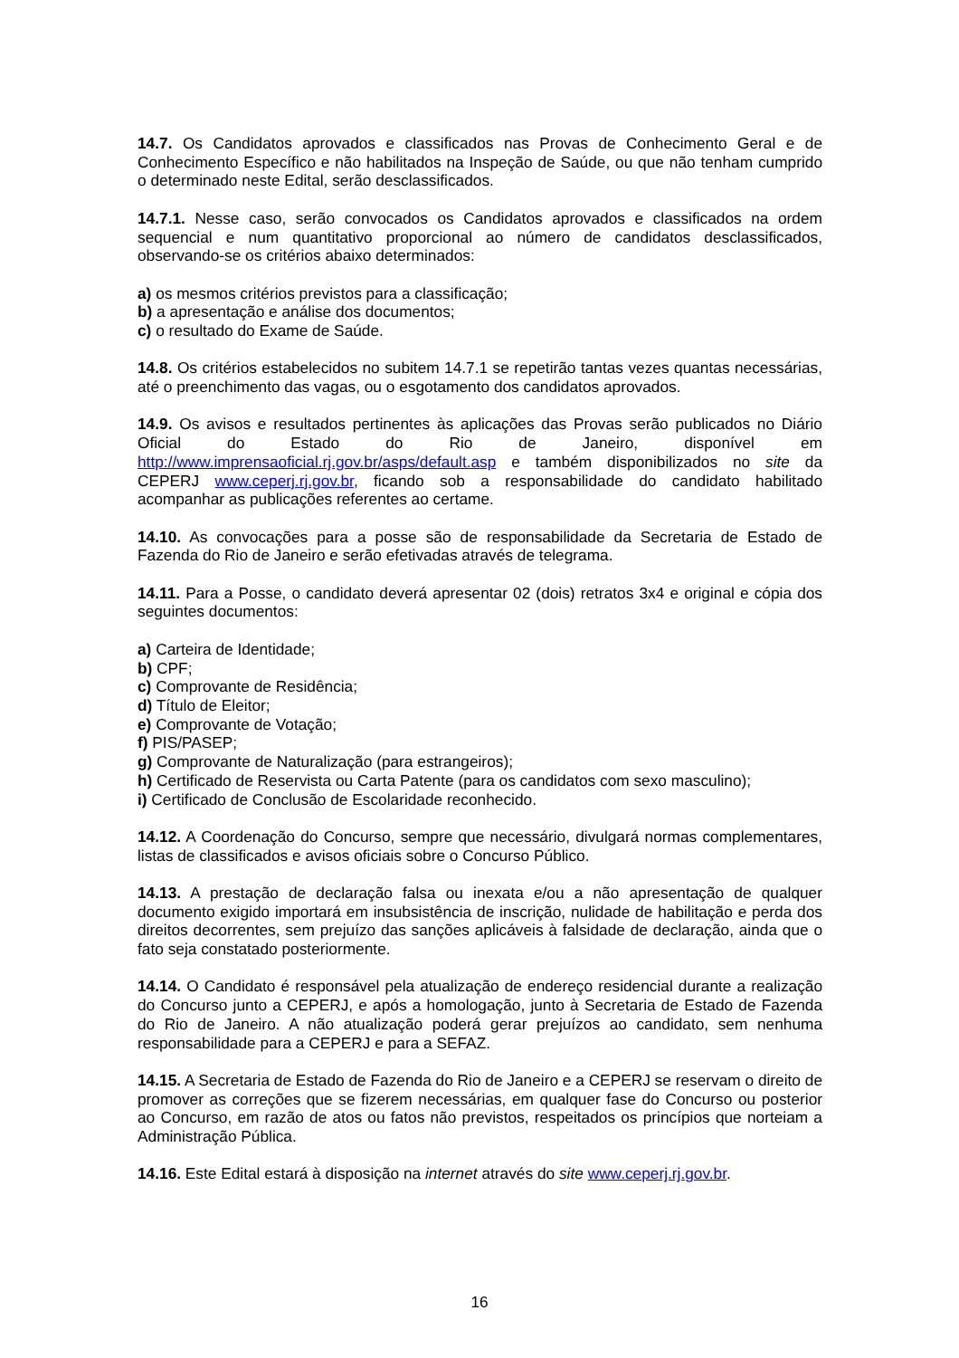14.7. Os Candidatos aprovados e classificados nas Provas de Conhecimento Geral e de Conhecimento Específico e não habilitados na Inspeção de Saúde, ou que não tenham cumprido o determinado neste Edital, serão desclassificados.
14.7.1. Nesse caso, serão convocados os Candidatos aprovados e classificados na ordem sequencial e num quantitativo proporcional ao número de candidatos desclassificados, observando-se os critérios abaixo determinados:
a) os mesmos critérios previstos para a classificação;
b) a apresentação e análise dos documentos;
c) o resultado do Exame de Saúde.
14.8. Os critérios estabelecidos no subitem 14.7.1 se repetirão tantas vezes quantas necessárias, até o preenchimento das vagas, ou o esgotamento dos candidatos aprovados.
14.9. Os avisos e resultados pertinentes às aplicações das Provas serão publicados no Diário Oficial do Estado do Rio de Janeiro, disponível em http://www.imprensaoficial.rj.gov.br/asps/default.asp e também disponibilizados no site da CEPERJ www.ceperj.rj.gov.br, ficando sob a responsabilidade do candidato habilitado acompanhar as publicações referentes ao certame.
14.10. As convocações para a posse são de responsabilidade da Secretaria de Estado de Fazenda do Rio de Janeiro e serão efetivadas através de telegrama.
14.11. Para a Posse, o candidato deverá apresentar 02 (dois) retratos 3x4 e original e cópia dos seguintes documentos:
a) Carteira de Identidade;
b) CPF;
c) Comprovante de Residência;
d) Título de Eleitor;
e) Comprovante de Votação;
f) PIS/PASEP;
g) Comprovante de Naturalização (para estrangeiros);
h) Certificado de Reservista ou Carta Patente (para os candidatos com sexo masculino);
i) Certificado de Conclusão de Escolaridade reconhecido.
14.12. A Coordenação do Concurso, sempre que necessário, divulgará normas complementares, listas de classificados e avisos oficiais sobre o Concurso Público.
14.13. A prestação de declaração falsa ou inexata e/ou a não apresentação de qualquer documento exigido importará em insubsistência de inscrição, nulidade de habilitação e perda dos direitos decorrentes, sem prejuízo das sanções aplicáveis à falsidade de declaração, ainda que o fato seja constatado posteriormente.
14.14. O Candidato é responsável pela atualização de endereço residencial durante a realização do Concurso junto a CEPERJ, e após a homologação, junto à Secretaria de Estado de Fazenda do Rio de Janeiro. A não atualização poderá gerar prejuízos ao candidato, sem nenhuma responsabilidade para a CEPERJ e para a SEFAZ.
14.15. A Secretaria de Estado de Fazenda do Rio de Janeiro e a CEPERJ se reservam o direito de promover as correções que se fizerem necessárias, em qualquer fase do Concurso ou posterior ao Concurso, em razão de atos ou fatos não previstos, respeitados os princípios que norteiam a Administração Pública.
14.16. Este Edital estará à disposição na internet através do site www.ceperj.rj.gov.br.
16